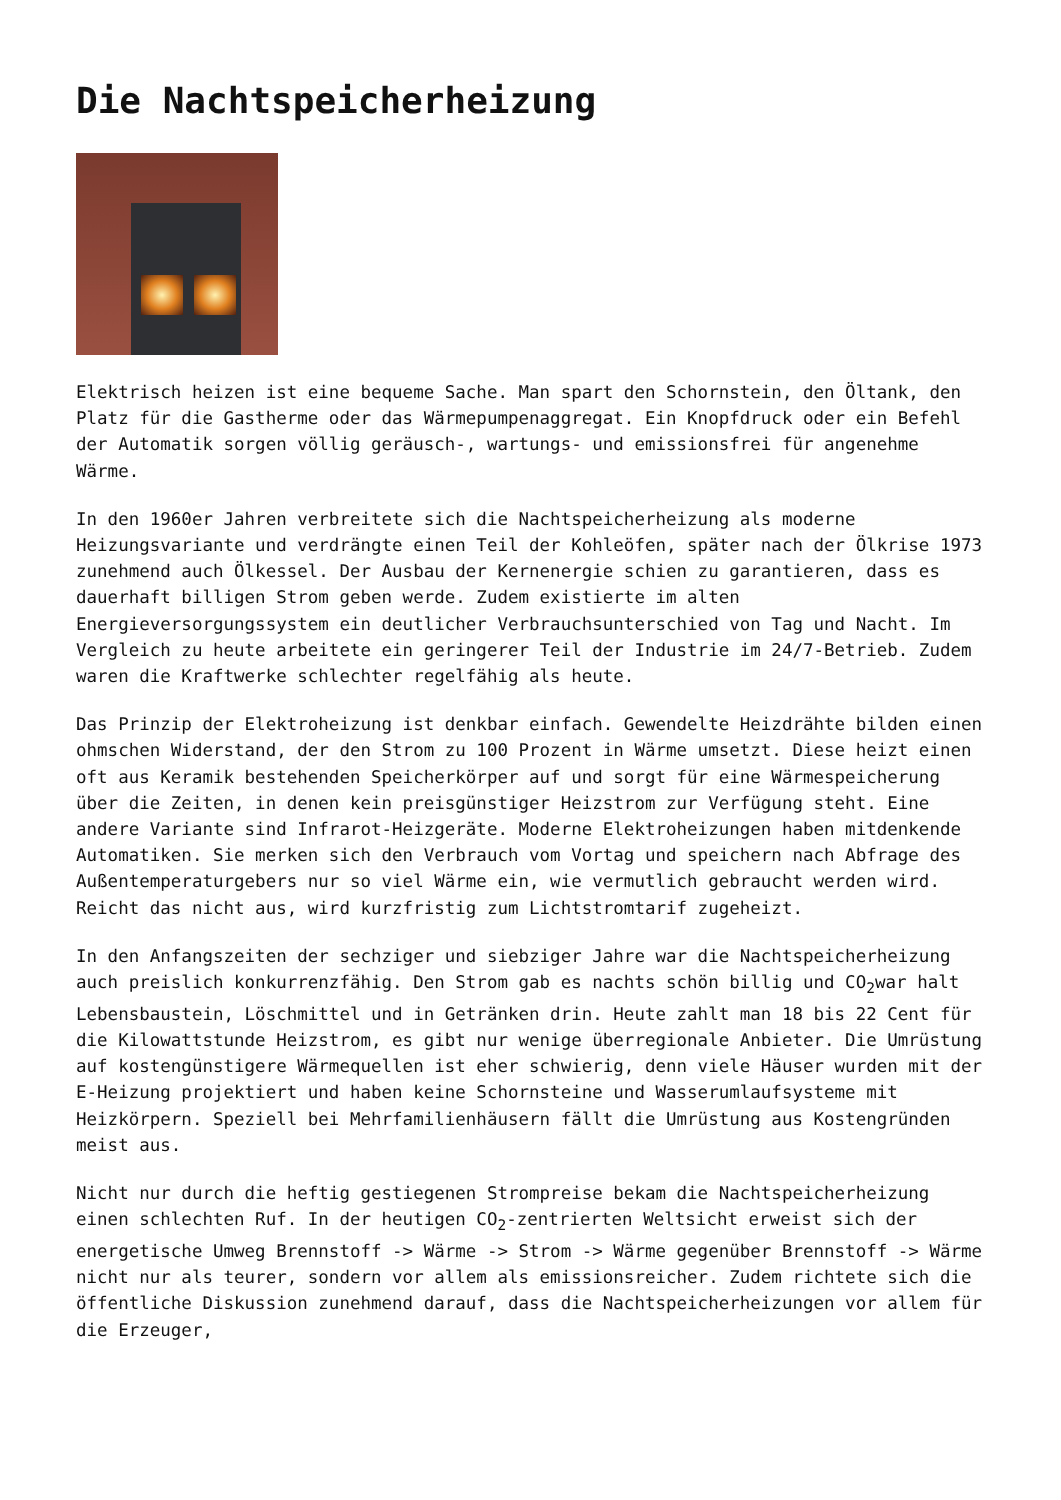Die Nachtspeicherheizung
Elektrisch heizen ist eine bequeme Sache. Man spart den Schornstein, den Öltank, den Platz für die Gastherme oder das Wärmepumpenaggregat. Ein Knopfdruck oder ein Befehl der Automatik sorgen völlig geräusch-, wartungs- und emissionsfrei für angenehme Wärme.
In den 1960er Jahren verbreitete sich die Nachtspeicherheizung als moderne Heizungsvariante und verdrängte einen Teil der Kohleöfen, später nach der Ölkrise 1973 zunehmend auch Ölkessel. Der Ausbau der Kernenergie schien zu garantieren, dass es dauerhaft billigen Strom geben werde. Zudem existierte im alten Energieversorgungssystem ein deutlicher Verbrauchsunterschied von Tag und Nacht. Im Vergleich zu heute arbeitete ein geringerer Teil der Industrie im 24/7-Betrieb. Zudem waren die Kraftwerke schlechter regelfähig als heute.
Das Prinzip der Elektroheizung ist denkbar einfach. Gewendelte Heizdrähte bilden einen ohmschen Widerstand, der den Strom zu 100 Prozent in Wärme umsetzt. Diese heizt einen oft aus Keramik bestehenden Speicherkörper auf und sorgt für eine Wärmespeicherung über die Zeiten, in denen kein preisgünstiger Heizstrom zur Verfügung steht. Eine andere Variante sind Infrarot-Heizgeräte. Moderne Elektroheizungen haben mitdenkende Automatiken. Sie merken sich den Verbrauch vom Vortag und speichern nach Abfrage des Außentemperaturgebers nur so viel Wärme ein, wie vermutlich gebraucht werden wird. Reicht das nicht aus, wird kurzfristig zum Lichtstromtarif zugeheizt.
In den Anfangszeiten der sechziger und siebziger Jahre war die Nachtspeicherheizung auch preislich konkurrenzfähig. Den Strom gab es nachts schön billig und CO<sub>2</sub>war halt Lebensbaustein, Löschmittel und in Getränken drin. Heute zahlt man 18 bis 22 Cent für die Kilowattstunde Heizstrom, es gibt nur wenige überregionale Anbieter. Die Umrüstung auf kostengünstigere Wärmequellen ist eher schwierig, denn viele Häuser wurden mit der E-Heizung projektiert und haben keine Schornsteine und Wasserumlaufsysteme mit Heizkörpern. Speziell bei Mehrfamilienhäusern fällt die Umrüstung aus Kostengründen meist aus.
Nicht nur durch die heftig gestiegenen Strompreise bekam die Nachtspeicherheizung einen schlechten Ruf. In der heutigen CO<sub>2</sub>-zentrierten Weltsicht erweist sich der energetische Umweg Brennstoff -> Wärme -> Strom -> Wärme gegenüber Brennstoff -> Wärme nicht nur als teurer, sondern vor allem als emissionsreicher. Zudem richtete sich die öffentliche Diskussion zunehmend darauf, dass die Nachtspeicherheizungen vor allem für die Erzeuger,